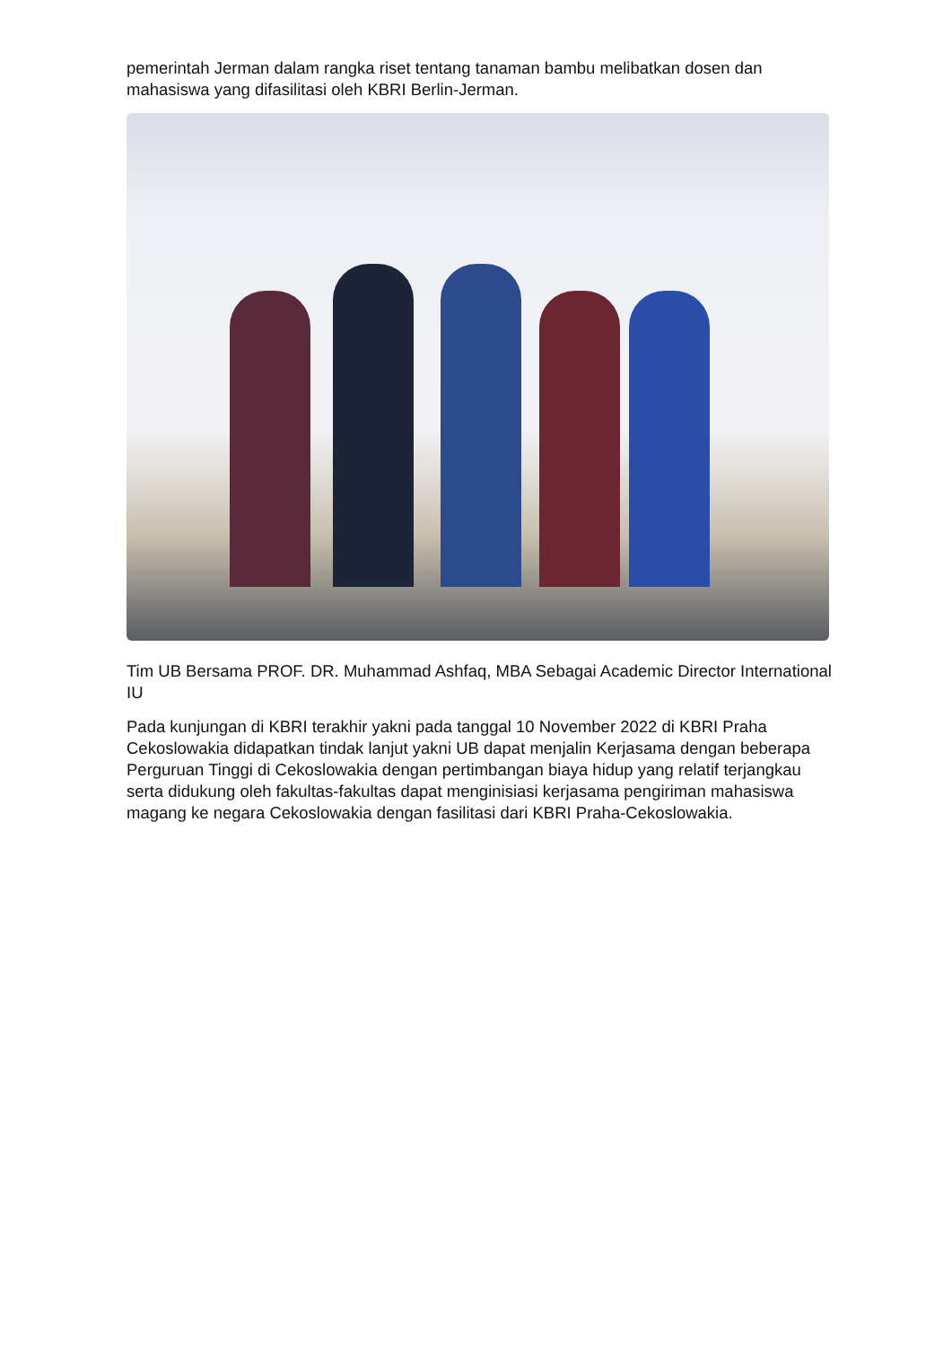pemerintah Jerman dalam rangka riset tentang tanaman bambu melibatkan dosen dan mahasiswa yang difasilitasi oleh KBRI Berlin-Jerman.
Tim UB Bersama PROF. DR. Muhammad Ashfaq, MBA Sebagai Academic Director International IU
Pada kunjungan di KBRI terakhir yakni pada tanggal 10 November 2022 di KBRI Praha Cekoslowakia didapatkan tindak lanjut yakni UB dapat menjalin Kerjasama dengan beberapa Perguruan Tinggi di Cekoslowakia dengan pertimbangan biaya hidup yang relatif terjangkau serta didukung oleh fakultas-fakultas dapat menginisiasi kerjasama pengiriman mahasiswa magang ke negara Cekoslowakia dengan fasilitasi dari KBRI Praha-Cekoslowakia.